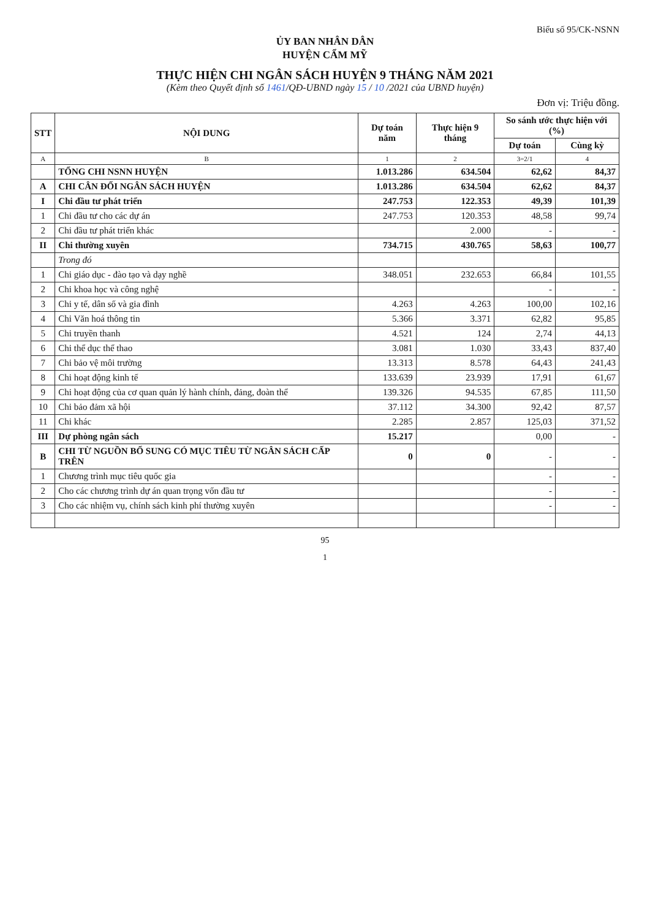Biểu số 95/CK-NSNN
ỦY BAN NHÂN DÂN
HUYỆN CẨM MỸ
THỰC HIỆN CHI NGÂN SÁCH HUYỆN 9 THÁNG NĂM 2021
(Kèm theo Quyết định số 1461/QĐ-UBND ngày 15 / 10 /2021 của UBND huyện)
Đơn vị: Triệu đồng.
| STT | NỘI DUNG | Dự toán năm | Thực hiện 9 tháng | So sánh ước thực hiện với (%) | |
| --- | --- | --- | --- | --- | --- |
| | | | | Dự toán | Cùng kỳ |
| A | B | 1 | 2 | 3=2/1 | 4 |
| | TỔNG CHI NSNN HUYỆN | 1.013.286 | 634.504 | 62,62 | 84,37 |
| A | CHI CÂN ĐỐI NGÂN SÁCH HUYỆN | 1.013.286 | 634.504 | 62,62 | 84,37 |
| I | Chi đầu tư phát triển | 247.753 | 122.353 | 49,39 | 101,39 |
| 1 | Chi đầu tư cho các dự án | 247.753 | 120.353 | 48,58 | 99,74 |
| 2 | Chi đầu tư phát triển khác | | 2.000 | - | - |
| II | Chi thường xuyên | 734.715 | 430.765 | 58,63 | 100,77 |
| | Trong đó | | | | |
| 1 | Chi giáo dục - đào tạo và dạy nghề | 348.051 | 232.653 | 66,84 | 101,55 |
| 2 | Chi khoa học và công nghệ | | | - | - |
| 3 | Chi y tế, dân số và gia đình | 4.263 | 4.263 | 100,00 | 102,16 |
| 4 | Chi Văn hoá thông tin | 5.366 | 3.371 | 62,82 | 95,85 |
| 5 | Chi truyền thanh | 4.521 | 124 | 2,74 | 44,13 |
| 6 | Chi thể dục thể thao | 3.081 | 1.030 | 33,43 | 837,40 |
| 7 | Chi bảo vệ môi trường | 13.313 | 8.578 | 64,43 | 241,43 |
| 8 | Chi hoạt động kinh tế | 133.639 | 23.939 | 17,91 | 61,67 |
| 9 | Chi hoạt động của cơ quan quản lý hành chính, đảng, đoàn thể | 139.326 | 94.535 | 67,85 | 111,50 |
| 10 | Chi bảo đảm xã hội | 37.112 | 34.300 | 92,42 | 87,57 |
| 11 | Chi khác | 2.285 | 2.857 | 125,03 | 371,52 |
| III | Dự phòng ngân sách | 15.217 | | 0,00 | - |
| B | CHI TỪ NGUỒN BỔ SUNG CÓ MỤC TIÊU TỪ NGÂN SÁCH CẤP TRÊN | 0 | 0 | - | - |
| 1 | Chương trình mục tiêu quốc gia | | | - | - |
| 2 | Cho các chương trình dự án quan trọng vốn đầu tư | | | - | - |
| 3 | Cho các nhiệm vụ, chính sách kinh phí thường xuyên | | | - | - |
95
1